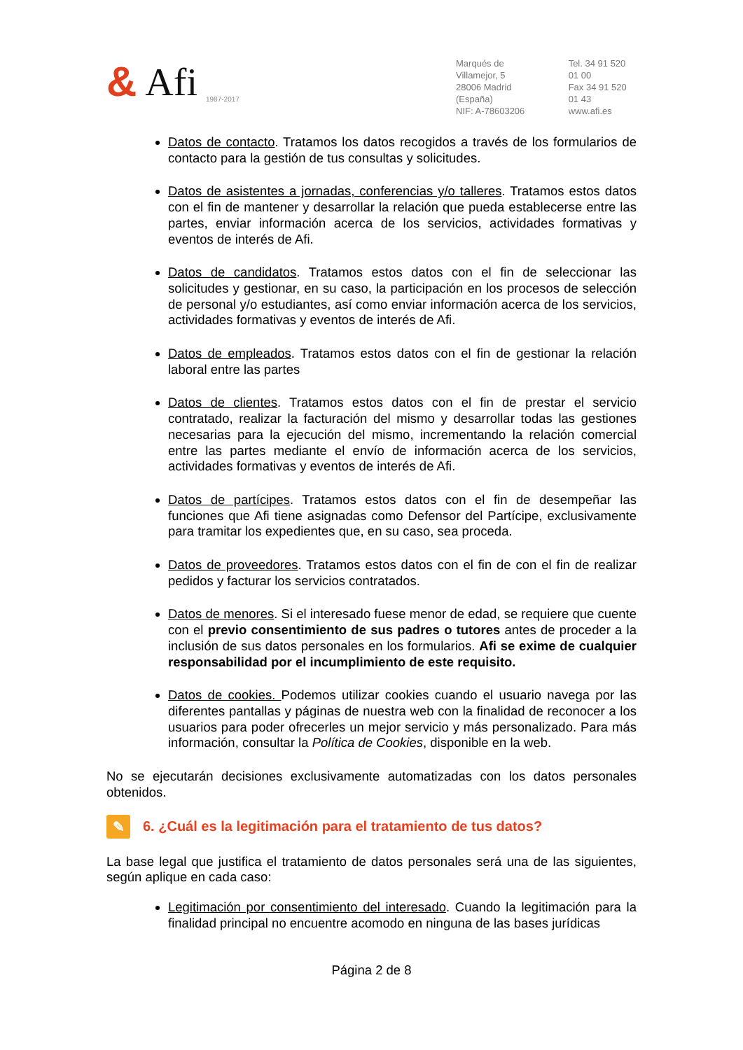& Afi 1987-2017
Marqués de Villamejor, 5
28006 Madrid (España)
NIF: A-78603206
Tel. 34 91 520 01 00
Fax 34 91 520 01 43
www.afi.es
Datos de contacto. Tratamos los datos recogidos a través de los formularios de contacto para la gestión de tus consultas y solicitudes.
Datos de asistentes a jornadas, conferencias y/o talleres. Tratamos estos datos con el fin de mantener y desarrollar la relación que pueda establecerse entre las partes, enviar información acerca de los servicios, actividades formativas y eventos de interés de Afi.
Datos de candidatos. Tratamos estos datos con el fin de seleccionar las solicitudes y gestionar, en su caso, la participación en los procesos de selección de personal y/o estudiantes, así como enviar información acerca de los servicios, actividades formativas y eventos de interés de Afi.
Datos de empleados. Tratamos estos datos con el fin de gestionar la relación laboral entre las partes
Datos de clientes. Tratamos estos datos con el fin de prestar el servicio contratado, realizar la facturación del mismo y desarrollar todas las gestiones necesarias para la ejecución del mismo, incrementando la relación comercial entre las partes mediante el envío de información acerca de los servicios, actividades formativas y eventos de interés de Afi.
Datos de partícipes. Tratamos estos datos con el fin de desempeñar las funciones que Afi tiene asignadas como Defensor del Partícipe, exclusivamente para tramitar los expedientes que, en su caso, sea proceda.
Datos de proveedores. Tratamos estos datos con el fin de con el fin de realizar pedidos y facturar los servicios contratados.
Datos de menores. Si el interesado fuese menor de edad, se requiere que cuente con el previo consentimiento de sus padres o tutores antes de proceder a la inclusión de sus datos personales en los formularios. Afi se exime de cualquier responsabilidad por el incumplimiento de este requisito.
Datos de cookies. Podemos utilizar cookies cuando el usuario navega por las diferentes pantallas y páginas de nuestra web con la finalidad de reconocer a los usuarios para poder ofrecerles un mejor servicio y más personalizado. Para más información, consultar la Política de Cookies, disponible en la web.
No se ejecutarán decisiones exclusivamente automatizadas con los datos personales obtenidos.
✎ 6. ¿Cuál es la legitimación para el tratamiento de tus datos?
La base legal que justifica el tratamiento de datos personales será una de las siguientes, según aplique en cada caso:
Legitimación por consentimiento del interesado. Cuando la legitimación para la finalidad principal no encuentre acomodo en ninguna de las bases jurídicas
Página 2 de 8